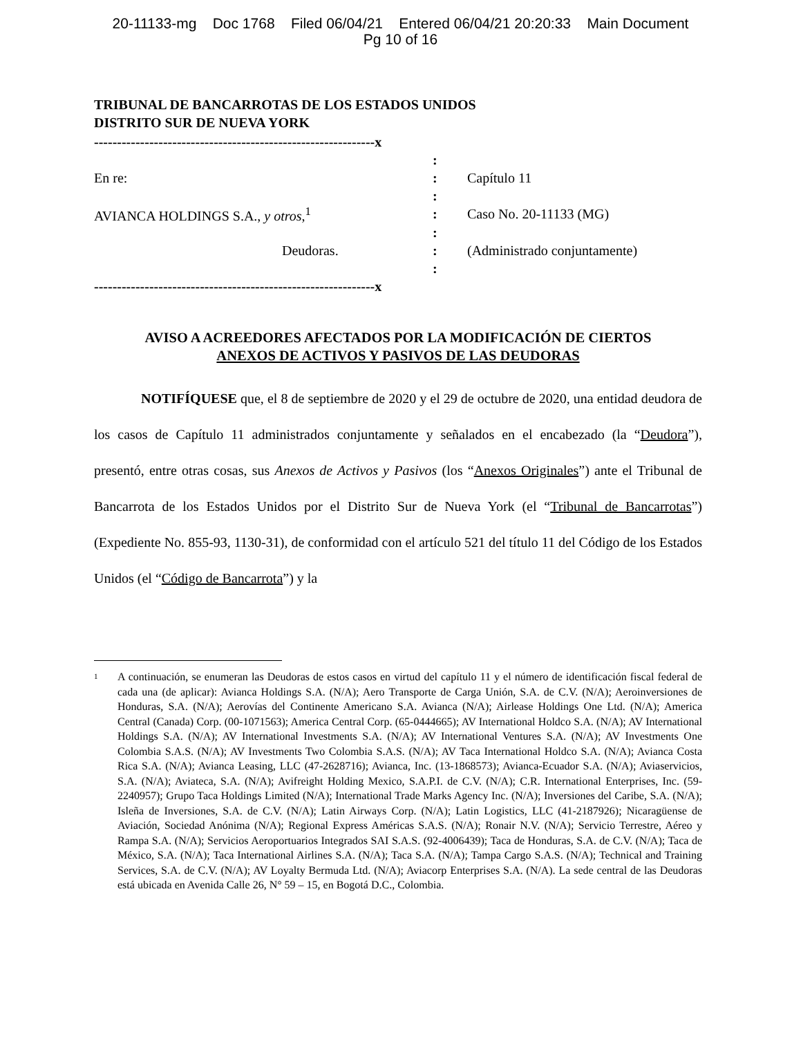20-11133-mg Doc 1768 Filed 06/04/21 Entered 06/04/21 20:20:33 Main Document
Pg 10 of 16
TRIBUNAL DE BANCARROTAS DE LOS ESTADOS UNIDOS
DISTRITO SUR DE NUEVA YORK
| -------------------------------------------------------------x | | |
| | : | |
| En re: | : | Capítulo 11 |
| | : | |
| AVIANCA HOLDINGS S.A., y otros ,<sup>1</sup> | : | Caso No. 20-11133 (MG) |
| | : | |
| Deudoras. | : | (Administrado conjuntamente) |
| | : | |
| -------------------------------------------------------------x | | |
AVISO A ACREEDORES AFECTADOS POR LA MODIFICACIÓN DE CIERTOS
ANEXOS DE ACTIVOS Y PASIVOS DE LAS DEUDORAS
NOTIFÍQUESE que, el 8 de septiembre de 2020 y el 29 de octubre de 2020, una entidad deudora de los casos de Capítulo 11 administrados conjuntamente y señalados en el encabezado (la “Deudora”), presentó, entre otras cosas, sus Anexos de Activos y Pasivos (los “Anexos Originales”) ante el Tribunal de Bancarrota de los Estados Unidos por el Distrito Sur de Nueva York (el “Tribunal de Bancarrotas”) (Expediente No. 855-93, 1130-31), de conformidad con el artículo 521 del título 11 del Código de los Estados Unidos (el “Código de Bancarrota”) y la
1
A continuación, se enumeran las Deudoras de estos casos en virtud del capítulo 11 y el número de identificación fiscal federal de cada una (de aplicar): Avianca Holdings S.A. (N/A); Aero Transporte de Carga Unión, S.A. de C.V. (N/A); Aeroinversiones de Honduras, S.A. (N/A); Aerovías del Continente Americano S.A. Avianca (N/A); Airlease Holdings One Ltd. (N/A); America Central (Canada) Corp. (00-1071563); America Central Corp. (65-0444665); AV International Holdco S.A. (N/A); AV International Holdings S.A. (N/A); AV International Investments S.A. (N/A); AV International Ventures S.A. (N/A); AV Investments One Colombia S.A.S. (N/A); AV Investments Two Colombia S.A.S. (N/A); AV Taca International Holdco S.A. (N/A); Avianca Costa Rica S.A. (N/A); Avianca Leasing, LLC (47-2628716); Avianca, Inc. (13-1868573); Avianca-Ecuador S.A. (N/A); Aviaservicios, S.A. (N/A); Aviateca, S.A. (N/A); Avifreight Holding Mexico, S.A.P.I. de C.V. (N/A); C.R. International Enterprises, Inc. (59-2240957); Grupo Taca Holdings Limited (N/A); International Trade Marks Agency Inc. (N/A); Inversiones del Caribe, S.A. (N/A); Isleña de Inversiones, S.A. de C.V. (N/A); Latin Airways Corp. (N/A); Latin Logistics, LLC (41-2187926); Nicaragüense de Aviación, Sociedad Anónima (N/A); Regional Express Américas S.A.S. (N/A); Ronair N.V. (N/A); Servicio Terrestre, Aéreo y Rampa S.A. (N/A); Servicios Aeroportuarios Integrados SAI S.A.S. (92-4006439); Taca de Honduras, S.A. de C.V. (N/A); Taca de México, S.A. (N/A); Taca International Airlines S.A. (N/A); Taca S.A. (N/A); Tampa Cargo S.A.S. (N/A); Technical and Training Services, S.A. de C.V. (N/A); AV Loyalty Bermuda Ltd. (N/A); Aviacorp Enterprises S.A. (N/A). La sede central de las Deudoras está ubicada en Avenida Calle 26, N° 59 – 15, en Bogotá D.C., Colombia.